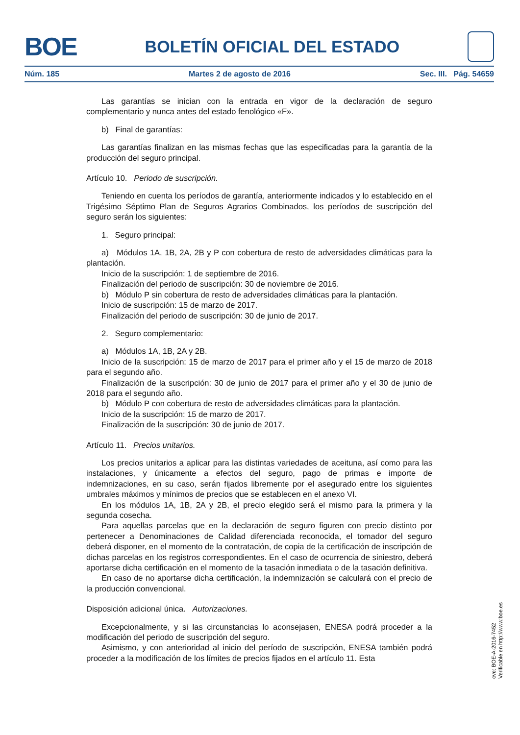BOE
BOLETÍN OFICIAL DEL ESTADO
Núm. 185 Martes 2 de agosto de 2016 Sec. III. Pág. 54659
Las garantías se inician con la entrada en vigor de la declaración de seguro complementario y nunca antes del estado fenológico «F».
b) Final de garantías:
Las garantías finalizan en las mismas fechas que las especificadas para la garantía de la producción del seguro principal.
Artículo 10. Periodo de suscripción.
Teniendo en cuenta los períodos de garantía, anteriormente indicados y lo establecido en el Trigésimo Séptimo Plan de Seguros Agrarios Combinados, los períodos de suscripción del seguro serán los siguientes:
1. Seguro principal:
a) Módulos 1A, 1B, 2A, 2B y P con cobertura de resto de adversidades climáticas para la plantación.
Inicio de la suscripción: 1 de septiembre de 2016.
Finalización del periodo de suscripción: 30 de noviembre de 2016.
b) Módulo P sin cobertura de resto de adversidades climáticas para la plantación.
Inicio de suscripción: 15 de marzo de 2017.
Finalización del periodo de suscripción: 30 de junio de 2017.
2. Seguro complementario:
a) Módulos 1A, 1B, 2A y 2B.
Inicio de la suscripción: 15 de marzo de 2017 para el primer año y el 15 de marzo de 2018 para el segundo año.
Finalización de la suscripción: 30 de junio de 2017 para el primer año y el 30 de junio de 2018 para el segundo año.
b) Módulo P con cobertura de resto de adversidades climáticas para la plantación.
Inicio de la suscripción: 15 de marzo de 2017.
Finalización de la suscripción: 30 de junio de 2017.
Artículo 11. Precios unitarios.
Los precios unitarios a aplicar para las distintas variedades de aceituna, así como para las instalaciones, y únicamente a efectos del seguro, pago de primas e importe de indemnizaciones, en su caso, serán fijados libremente por el asegurado entre los siguientes umbrales máximos y mínimos de precios que se establecen en el anexo VI.
En los módulos 1A, 1B, 2A y 2B, el precio elegido será el mismo para la primera y la segunda cosecha.
Para aquellas parcelas que en la declaración de seguro figuren con precio distinto por pertenecer a Denominaciones de Calidad diferenciada reconocida, el tomador del seguro deberá disponer, en el momento de la contratación, de copia de la certificación de inscripción de dichas parcelas en los registros correspondientes. En el caso de ocurrencia de siniestro, deberá aportarse dicha certificación en el momento de la tasación inmediata o de la tasación definitiva.
En caso de no aportarse dicha certificación, la indemnización se calculará con el precio de la producción convencional.
Disposición adicional única. Autorizaciones.
Excepcionalmente, y si las circunstancias lo aconsejasen, ENESA podrá proceder a la modificación del periodo de suscripción del seguro.
Asimismo, y con anterioridad al inicio del período de suscripción, ENESA también podrá proceder a la modificación de los límites de precios fijados en el artículo 11. Esta
cve: BOE-A-2016-7452
Verificable en http://www.boe.es